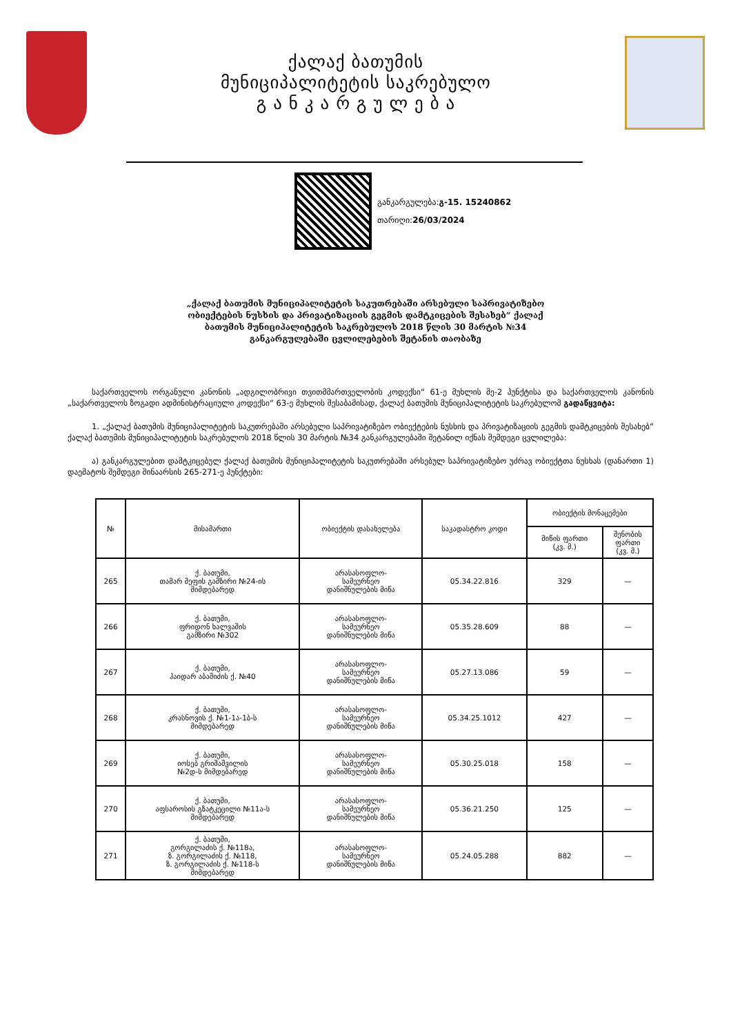ქალაქ ბათუმის
მუნიციპალიტეტის საკრებულო
გ ა ნ კ ა რ გ უ ლ ე ბ ა
განკარგულება:გ-15. 15240862
თარიღი:26/03/2024
„ქალაქ ბათუმის მუნიციპალიტეტის საკუთრებაში არსებული საპრივატიზებო ობიექტების ნუსხის და პრივატიზაციის გეგმის დამტკიცების შესახებ“ ქალაქ ბათუმის მუნიციპალიტეტის საკრებულოს 2018 წლის 30 მარტის №34 განკარგულებაში ცვლილებების შეტანის თაობაზე
საქართველოს ორგანული კანონის „ადგილობრივი თვითმმართველობის კოდექსი“ 61-ე მუხლის მე-2 პუნქტისა და საქართველოს კანონის „საქართველოს ზოგადი ადმინისტრაციული კოდექსი“ 63-ე მუხლის შესაბამისად, ქალაქ ბათუმის მუნიციპალიტეტის საკრებულომ გადაწყვიტა:
1. „ქალაქ ბათუმის მუნიციპალიტეტის საკუთრებაში არსებული საპრივატიზებო ობიექტების ნუსხის და პრივატიზაციის გეგმის დამტკიცების შესახებ“ ქალაქ ბათუმის მუნიციპალიტეტის საკრებულოს 2018 წლის 30 მარტის №34 განკარგულებაში შეტანილ იქნას შემდეგი ცვლილება:
ა) განკარგულებით დამტკიცებულ ქალაქ ბათუმის მუნიციპალიტეტის საკუთრებაში არსებულ საპრივატიზებო უძრავ ობიექტთა ნუსხას (დანართი 1) დაემატოს შემდეგი შინაარსის 265-271-ე პუნქტები:
| № | მისამართი | ობიექტის დასახელება | საკადასტრო კოდი | ობიექტის მონაცემები | |
| --- | --- | --- | --- | --- | --- |
| | | | | მიწის ფართი (კვ. მ.) | შენობის ფართი (კვ. მ.) |
| 265 | ქ. ბათუმი, თამარ მეფის გამზირი №24-ის მიმდებარედ | არასასოფლო- სამეურნეო დანიშნულების მიწა | 05.34.22.816 | 329 | — |
| 266 | ქ. ბათუმი, ფრიდონ ხალვაშის გამზირი №302 | არასასოფლო- სამეურნეო დანიშნულების მიწა | 05.35.28.609 | 88 | — |
| 267 | ქ. ბათუმი, ჰაიდარ აბაშიძის ქ. №40 | არასასოფლო- სამეურნეო დანიშნულების მიწა | 05.27.13.086 | 59 | — |
| 268 | ქ. ბათუმი, კრასნოვის ქ. №1-1ა-1ბ-ს მიმდებარედ | არასასოფლო- სამეურნეო დანიშნულების მიწა | 05.34.25.1012 | 427 | — |
| 269 | ქ. ბათუმი, იოსებ გრიშაშვილის №2დ-ს მიმდებარედ | არასასოფლო- სამეურნეო დანიშნულების მიწა | 05.30.25.018 | 158 | — |
| 270 | ქ. ბათუმი, აფსაროსის გზატკეცილი №11ა-ს მიმდებარედ | არასასოფლო- სამეურნეო დანიშნულების მიწა | 05.36.21.250 | 125 | — |
| 271 | ქ. ბათუმი, გორგილაძის ქ. №118ა, ზ. გორგილაძის ქ. №118, ზ. გორგილაძის ქ. №118-ს მიმდებარედ | არასასოფლო- სამეურნეო დანიშნულების მიწა | 05.24.05.288 | 882 | — |